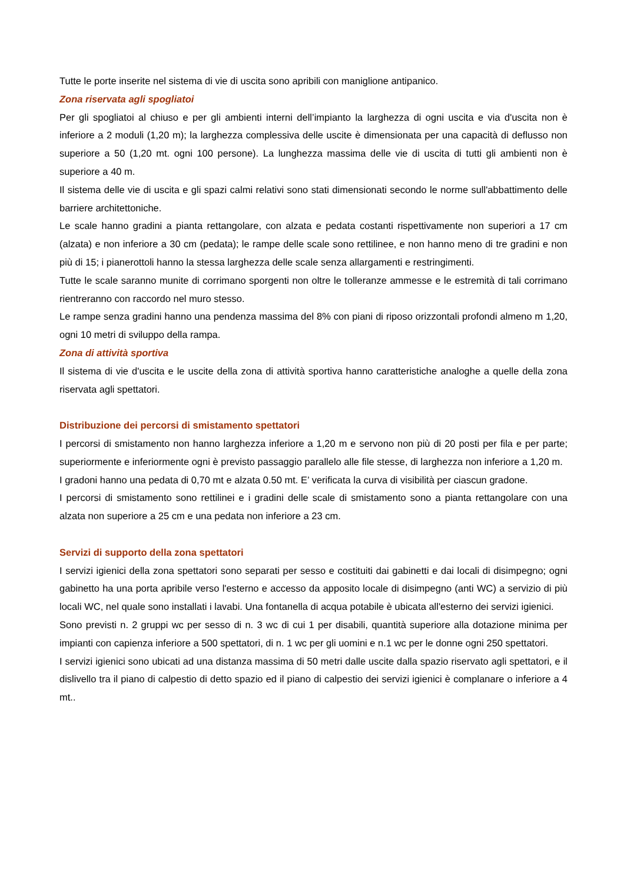Tutte le porte inserite nel sistema di vie di uscita sono apribili con maniglione antipanico.
Zona riservata agli spogliatoi
Per gli spogliatoi al chiuso e per gli ambienti interni dell’impianto la larghezza di ogni uscita e via d'uscita non è inferiore a 2 moduli (1,20 m); la larghezza complessiva delle uscite è dimensionata per una capacità di deflusso non superiore a 50 (1,20 mt. ogni 100 persone). La lunghezza massima delle vie di uscita di tutti gli ambienti non è superiore a 40 m.
Il sistema delle vie di uscita e gli spazi calmi relativi sono stati dimensionati secondo le norme sull'abbattimento delle barriere architettoniche.
Le scale hanno gradini a pianta rettangolare, con alzata e pedata costanti rispettivamente non superiori a 17 cm (alzata) e non inferiore a 30 cm (pedata); le rampe delle scale sono rettilinee, e non hanno meno di tre gradini e non più di 15; i pianerottoli hanno la stessa larghezza delle scale senza allargamenti e restringimenti.
Tutte le scale saranno munite di corrimano sporgenti non oltre le tolleranze ammesse e le estremità di tali corrimano rientreranno con raccordo nel muro stesso.
Le rampe senza gradini hanno una pendenza massima del 8% con piani di riposo orizzontali profondi almeno m 1,20, ogni 10 metri di sviluppo della rampa.
Zona di attività sportiva
Il sistema di vie d'uscita e le uscite della zona di attività sportiva hanno caratteristiche analoghe a quelle della zona riservata agli spettatori.
Distribuzione dei percorsi di smistamento spettatori
I percorsi di smistamento non hanno larghezza inferiore a 1,20 m e servono non più di 20 posti per fila e per parte; superiormente e inferiormente ogni è previsto passaggio parallelo alle file stesse, di larghezza non inferiore a 1,20 m.
I gradoni hanno una pedata di 0,70 mt e alzata 0.50 mt. E’ verificata la curva di visibilità per ciascun gradone.
I percorsi di smistamento sono rettilinei e i gradini delle scale di smistamento sono a pianta rettangolare con una alzata non superiore a 25 cm e una pedata non inferiore a 23 cm.
Servizi di supporto della zona spettatori
I servizi igienici della zona spettatori sono separati per sesso e costituiti dai gabinetti e dai locali di disimpegno; ogni gabinetto ha una porta apribile verso l'esterno e accesso da apposito locale di disimpegno (anti WC) a servizio di più locali WC, nel quale sono installati i lavabi. Una fontanella di acqua potabile è ubicata all'esterno dei servizi igienici.
Sono previsti n. 2 gruppi wc per sesso di n. 3 wc di cui 1 per disabili, quantità superiore alla dotazione minima per impianti con capienza inferiore a 500 spettatori, di n. 1 wc per gli uomini e n.1 wc per le donne ogni 250 spettatori.
I servizi igienici sono ubicati ad una distanza massima di 50 metri dalle uscite dalla spazio riservato agli spettatori, e il dislivello tra il piano di calpestio di detto spazio ed il piano di calpestio dei servizi igienici è complanare o inferiore a 4 mt..